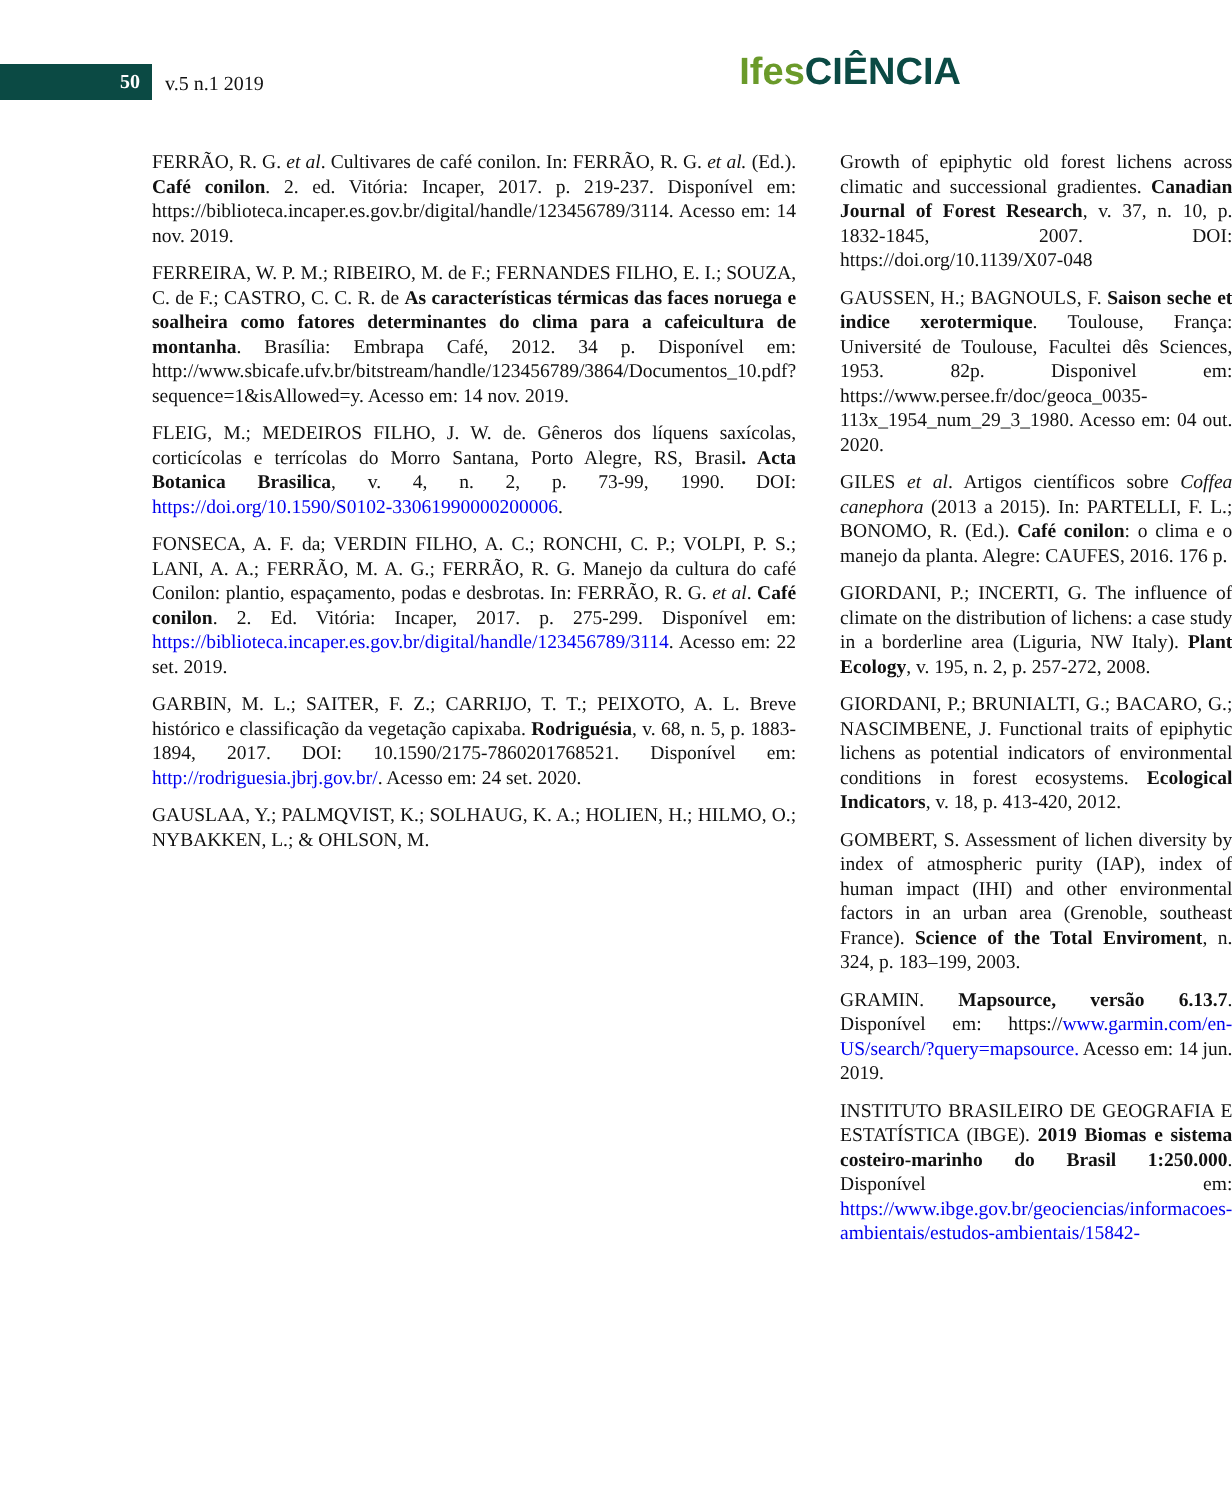50 v.5 n.1 2019
Ifes CIÊNCIA
FERRÃO, R. G. et al. Cultivares de café conilon. In: FERRÃO, R. G. et al. (Ed.). Café conilon. 2. ed. Vitória: Incaper, 2017. p. 219-237. Disponível em: https://biblioteca.incaper.es.gov.br/digital/handle/123456789/3114. Acesso em: 14 nov. 2019.
FERREIRA, W. P. M.; RIBEIRO, M. de F.; FERNANDES FILHO, E. I.; SOUZA, C. de F.; CASTRO, C. C. R. de As características térmicas das faces noruega e soalheira como fatores determinantes do clima para a cafeicultura de montanha. Brasília: Embrapa Café, 2012. 34 p. Disponível em: http://www.sbicafe.ufv.br/bitstream/handle/123456789/3864/Documentos_10.pdf?sequence=1&isAllowed=y. Acesso em: 14 nov. 2019.
FLEIG, M.; MEDEIROS FILHO, J. W. de. Gêneros dos líquens saxícolas, corticícolas e terrícolas do Morro Santana, Porto Alegre, RS, Brasil. Acta Botanica Brasilica, v. 4, n. 2, p. 73-99, 1990. DOI: https://doi.org/10.1590/S0102-33061990000200006.
FONSECA, A. F. da; VERDIN FILHO, A. C.; RONCHI, C. P.; VOLPI, P. S.; LANI, A. A.; FERRÃO, M. A. G.; FERRÃO, R. G. Manejo da cultura do café Conilon: plantio, espaçamento, podas e desbrotas. In: FERRÃO, R. G. et al. Café conilon. 2. Ed. Vitória: Incaper, 2017. p. 275-299. Disponível em: https://biblioteca.incaper.es.gov.br/digital/handle/123456789/3114. Acesso em: 22 set. 2019.
GARBIN, M. L.; SAITER, F. Z.; CARRIJO, T. T.; PEIXOTO, A. L. Breve histórico e classificação da vegetação capixaba. Rodriguésia, v. 68, n. 5, p. 1883-1894, 2017. DOI: 10.1590/2175-7860201768521. Disponível em: http://rodriguesia.jbrj.gov.br/. Acesso em: 24 set. 2020.
GAUSLAA, Y.; PALMQVIST, K.; SOLHAUG, K. A.; HOLIEN, H.; HILMO, O.; NYBAKKEN, L.; & OHLSON, M.
Growth of epiphytic old forest lichens across climatic and successional gradientes. Canadian Journal of Forest Research, v. 37, n. 10, p. 1832-1845, 2007. DOI: https://doi.org/10.1139/X07-048
GAUSSEN, H.; BAGNOULS, F. Saison seche et indice xerotermique. Toulouse, França: Université de Toulouse, Facultei dês Sciences, 1953. 82p. Disponivel em: https://www.persee.fr/doc/geoca_0035-113x_1954_num_29_3_1980. Acesso em: 04 out. 2020.
GILES et al. Artigos científicos sobre Coffea canephora (2013 a 2015). In: PARTELLI, F. L.; BONOMO, R. (Ed.). Café conilon: o clima e o manejo da planta. Alegre: CAUFES, 2016. 176 p.
GIORDANI, P.; INCERTI, G. The influence of climate on the distribution of lichens: a case study in a borderline area (Liguria, NW Italy). Plant Ecology, v. 195, n. 2, p. 257-272, 2008.
GIORDANI, P.; BRUNIALTI, G.; BACARO, G.; NASCIMBENE, J. Functional traits of epiphytic lichens as potential indicators of environmental conditions in forest ecosystems. Ecological Indicators, v. 18, p. 413-420, 2012.
GOMBERT, S. Assessment of lichen diversity by index of atmospheric purity (IAP), index of human impact (IHI) and other environmental factors in an urban area (Grenoble, southeast France). Science of the Total Enviroment, n. 324, p. 183–199, 2003.
GRAMIN. Mapsource, versão 6.13.7. Disponível em: https://www.garmin.com/en-US/search/?query=mapsource. Acesso em: 14 jun. 2019.
INSTITUTO BRASILEIRO DE GEOGRAFIA E ESTATÍSTICA (IBGE). 2019 Biomas e sistema costeiro-marinho do Brasil 1:250.000. Disponível em: https://www.ibge.gov.br/geociencias/informacoes-ambientais/estudos-ambientais/15842-